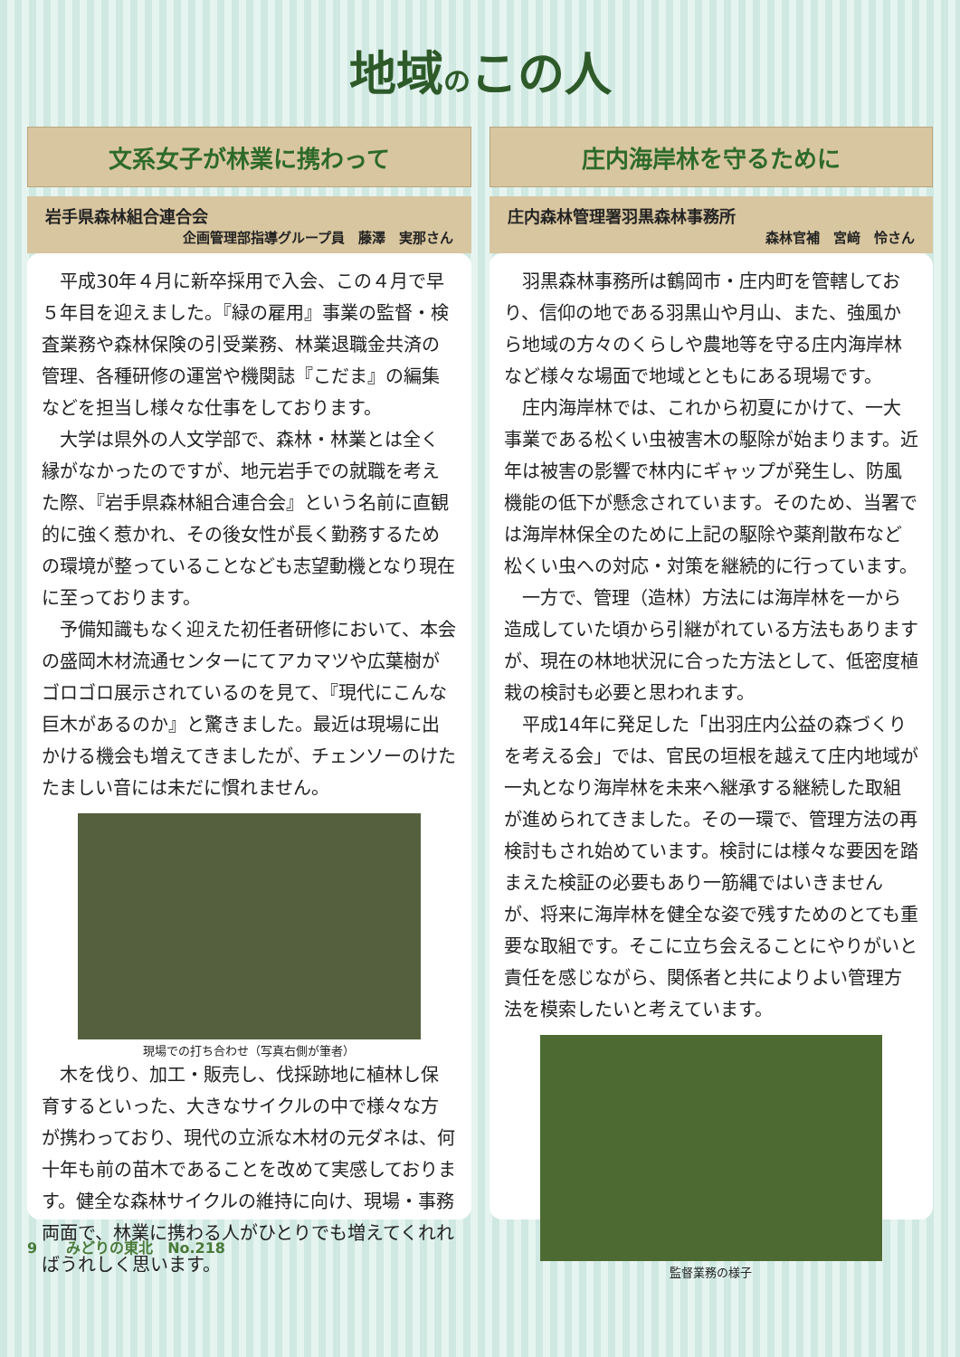地域のこの人
文系女子が林業に携わって
岩手県森林組合連合会
企画管理部指導グループ員　藤澤　実那さん
平成30年４月に新卒採用で入会、この４月で早５年目を迎えました。『緑の雇用』事業の監督・検査業務や森林保険の引受業務、林業退職金共済の管理、各種研修の運営や機関誌『こだま』の編集などを担当し様々な仕事をしております。
大学は県外の人文学部で、森林・林業とは全く縁がなかったのですが、地元岩手での就職を考えた際、『岩手県森林組合連合会』という名前に直観的に強く惹かれ、その後女性が長く勤務するための環境が整っていることなども志望動機となり現在に至っております。
予備知識もなく迎えた初任者研修において、本会の盛岡木材流通センターにてアカマツや広葉樹がゴロゴロ展示されているのを見て、『現代にこんな巨木があるのか』と驚きました。最近は現場に出かける機会も増えてきましたが、チェンソーのけたたましい音には未だに慣れません。
現場での打ち合わせ（写真右側が筆者）
木を伐り、加工・販売し、伐採跡地に植林し保育するといった、大きなサイクルの中で様々な方が携わっており、現代の立派な木材の元ダネは、何十年も前の苗木であることを改めて実感しております。健全な森林サイクルの維持に向け、現場・事務両面で、林業に携わる人がひとりでも増えてくれればうれしく思います。
庄内海岸林を守るために
庄内森林管理署羽黒森林事務所
森林官補　宮﨑　怜さん
羽黒森林事務所は鶴岡市・庄内町を管轄しており、信仰の地である羽黒山や月山、また、強風から地域の方々のくらしや農地等を守る庄内海岸林など様々な場面で地域とともにある現場です。
庄内海岸林では、これから初夏にかけて、一大事業である松くい虫被害木の駆除が始まります。近年は被害の影響で林内にギャップが発生し、防風機能の低下が懸念されています。そのため、当署では海岸林保全のために上記の駆除や薬剤散布など松くい虫への対応・対策を継続的に行っています。
一方で、管理（造林）方法には海岸林を一から造成していた頃から引継がれている方法もありますが、現在の林地状況に合った方法として、低密度植栽の検討も必要と思われます。
平成14年に発足した「出羽庄内公益の森づくりを考える会」では、官民の垣根を越えて庄内地域が一丸となり海岸林を未来へ継承する継続した取組が進められてきました。その一環で、管理方法の再検討もされ始めています。検討には様々な要因を踏まえた検証の必要もあり一筋縄ではいきませんが、将来に海岸林を健全な姿で残すためのとても重要な取組です。そこに立ち会えることにやりがいと責任を感じながら、関係者と共によりよい管理方法を模索したいと考えています。
監督業務の様子
9　　みどりの東北　No.218